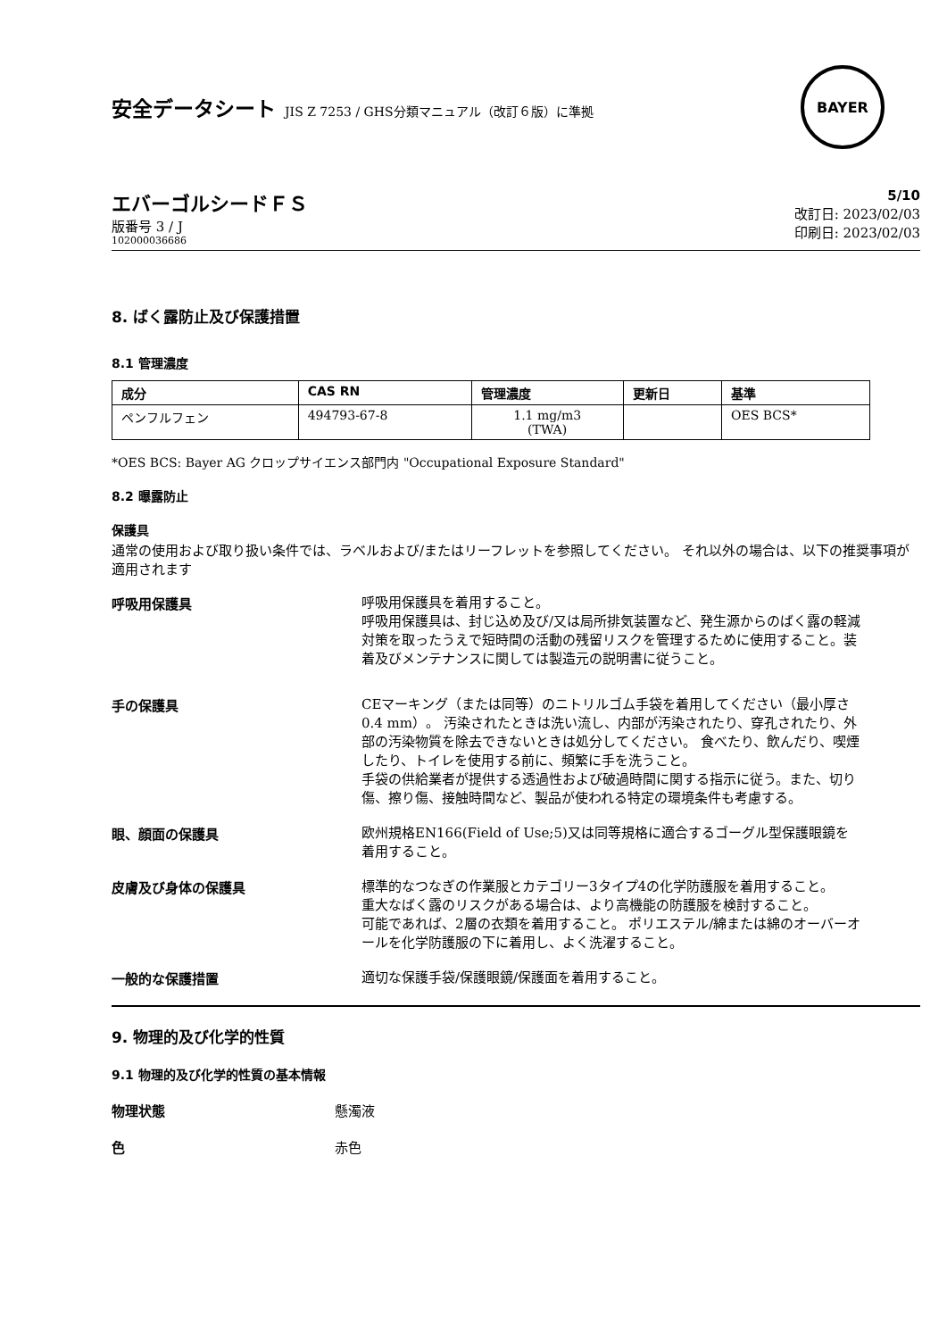安全データシート JIS Z 7253 / GHS分類マニュアル（改訂６版）に準拠
BAYER
エバーゴルシードＦＳ
版番号 3 / J
102000036686
5/10
改訂日: 2023/02/03
印刷日: 2023/02/03
8. ばく露防止及び保護措置
8.1 管理濃度
| 成分 | CAS RN | 管理濃度 | 更新日 | 基準 |
| --- | --- | --- | --- | --- |
| ペンフルフェン | 494793-67-8 | 1.1 mg/m3 (TWA) | | OES BCS* |
*OES BCS: Bayer AG クロップサイエンス部門内 "Occupational Exposure Standard"
8.2 曝露防止
保護具
通常の使用および取り扱い条件では、ラベルおよび/またはリーフレットを参照してください。 それ以外の場合は、以下の推奨事項が適用されます
呼吸用保護具
呼吸用保護具を着用すること。
呼吸用保護具は、封じ込め及び/又は局所排気装置など、発生源からのばく露の軽減対策を取ったうえで短時間の活動の残留リスクを管理するために使用すること。装着及びメンテナンスに関しては製造元の説明書に従うこと。
手の保護具
CEマーキング（または同等）のニトリルゴム手袋を着用してください（最小厚さ0.4 mm）。 汚染されたときは洗い流し、内部が汚染されたり、穿孔されたり、外部の汚染物質を除去できないときは処分してください。 食べたり、飲んだり、喫煙したり、トイレを使用する前に、頻繁に手を洗うこと。
手袋の供給業者が提供する透過性および破過時間に関する指示に従う。また、切り傷、擦り傷、接触時間など、製品が使われる特定の環境条件も考慮する。
眼、顔面の保護具
欧州規格EN166(Field of Use;5)又は同等規格に適合するゴーグル型保護眼鏡を着用すること。
皮膚及び身体の保護具
標準的なつなぎの作業服とカテゴリー3タイプ4の化学防護服を着用すること。
重大なばく露のリスクがある場合は、より高機能の防護服を検討すること。
可能であれば、2層の衣類を着用すること。 ポリエステル/綿または綿のオーバーオールを化学防護服の下に着用し、よく洗濯すること。
一般的な保護措置
適切な保護手袋/保護眼鏡/保護面を着用すること。
9. 物理的及び化学的性質
9.1 物理的及び化学的性質の基本情報
物理状態 懸濁液
色赤色